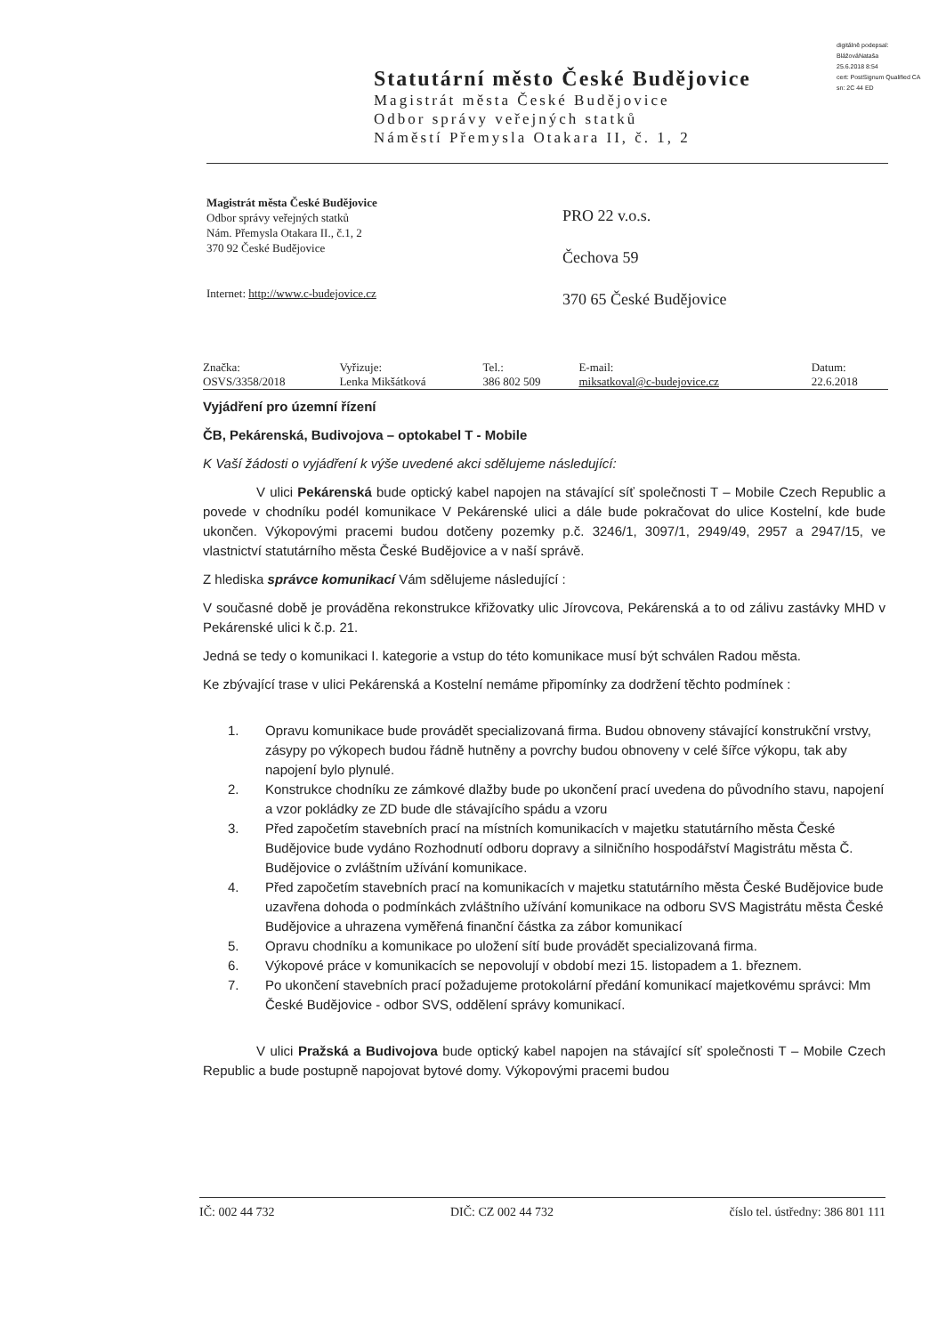digitálně podepsal:
BlážováNataša
25.6.2018 8:54
cert: PostSignum Qualified CA
sn: 2C 44 ED
Statutární město České Budějovice
Magistrát města České Budějovice
Odbor správy veřejných statků
Náměstí Přemysla Otakara II, č. 1, 2
Magistrát města České Budějovice
Odbor správy veřejných statků
Nám. Přemysla Otakara II., č.1, 2
370 92 České Budějovice
Internet: http://www.c-budejovice.cz
PRO 22 v.o.s.
Čechova 59
370 65 České Budějovice
| Značka: | Vyřizuje: | Tel.: | E-mail: | Datum: |
| OSVS/3358/2018 | Lenka Mikšátková | 386 802 509 | miksatkoval@c-budejovice.cz | 22.6.2018 |
Vyjádření pro územní řízení
ČB, Pekárenská, Budivojova – optokabel T - Mobile
K Vaší žádosti o vyjádření k výše uvedené akci sdělujeme následující:
V ulici Pekárenská bude optický kabel napojen na stávající síť společnosti T – Mobile Czech Republic a povede v chodníku podél komunikace V Pekárenské ulici a dále bude pokračovat do ulice Kostelní, kde bude ukončen. Výkopovými pracemi budou dotčeny pozemky p.č. 3246/1, 3097/1, 2949/49, 2957 a 2947/15, ve vlastnictví statutárního města České Budějovice a v naší správě.
Z hlediska správce komunikací Vám sdělujeme následující :
V současné době je prováděna rekonstrukce křižovatky ulic Jírovcova, Pekárenská a to od zálivu zastávky MHD v Pekárenské ulici k č.p. 21.
Jedná se tedy o komunikaci I. kategorie a vstup do této komunikace musí být schválen Radou města.
Ke zbývající trase v ulici Pekárenská a Kostelní nemáme připomínky za dodržení těchto podmínek :
1. Opravu komunikace bude provádět specializovaná firma. Budou obnoveny stávající konstrukční vrstvy, zásypy po výkopech budou řádně hutněny a povrchy budou obnoveny v celé šířce výkopu, tak aby napojení bylo plynulé.
2. Konstrukce chodníku ze zámkové dlažby bude po ukončení prací uvedena do původního stavu, napojení a vzor pokládky ze ZD bude dle stávajícího spádu a vzoru
3. Před započetím stavebních prací na místních komunikacích v majetku statutárního města České Budějovice bude vydáno Rozhodnutí odboru dopravy a silničního hospodářství Magistrátu města Č. Budějovice o zvláštním užívání komunikace.
4. Před započetím stavebních prací na komunikacích v majetku statutárního města České Budějovice bude uzavřena dohoda o podmínkách zvláštního užívání komunikace na odboru SVS Magistrátu města České Budějovice a uhrazena vyměřená finanční částka za zábor komunikací
5. Opravu chodníku a komunikace po uložení sítí bude provádět specializovaná firma.
6. Výkopové práce v komunikacích se nepovolují v období mezi 15. listopadem a 1. březnem.
7. Po ukončení stavebních prací požadujeme protokolární předání komunikací majetkovému správci: Mm České Budějovice - odbor SVS, oddělení správy komunikací.
V ulici Pražská a Budivojova bude optický kabel napojen na stávající síť společnosti T – Mobile Czech Republic a bude postupně napojovat bytové domy. Výkopovými pracemi budou
IČ: 002 44 732 DIČ: CZ 002 44 732 číslo tel. ústředny: 386 801 111